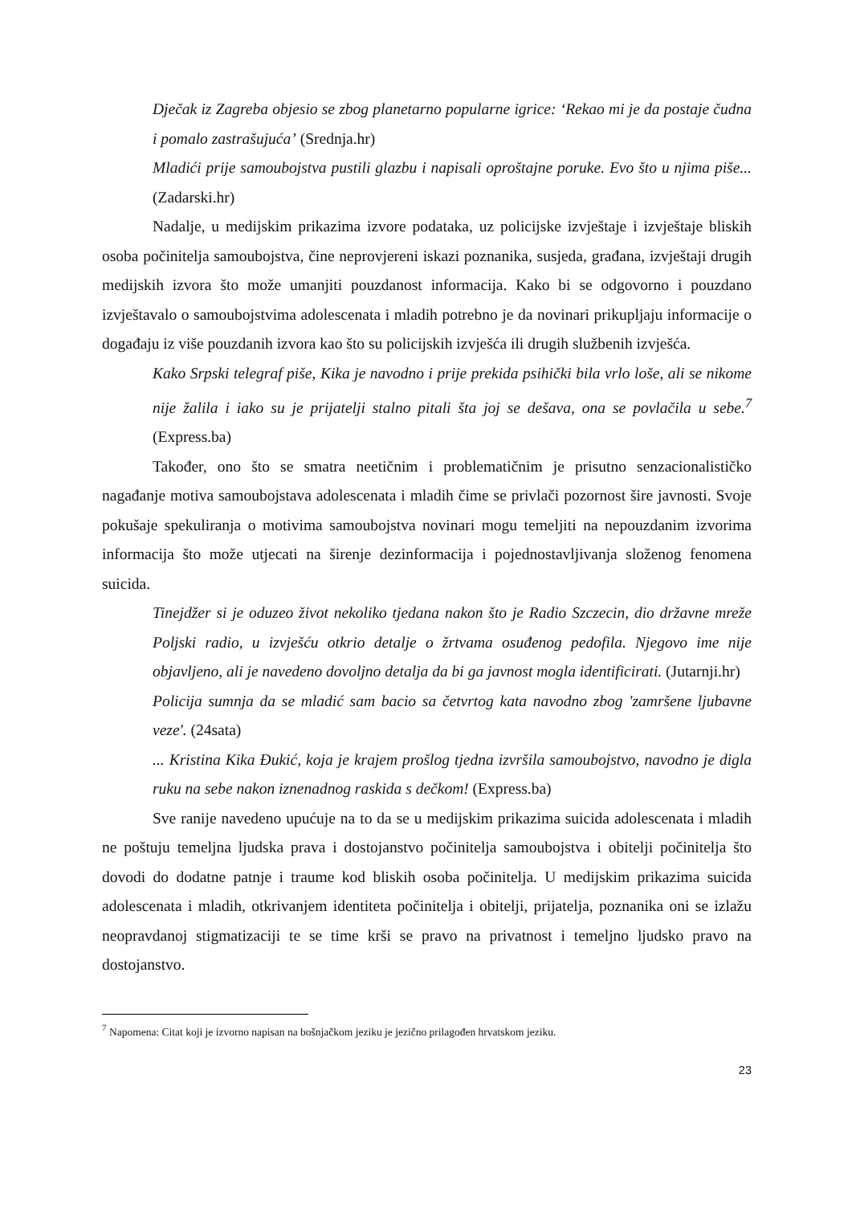Dječak iz Zagreba objesio se zbog planetarno popularne igrice: ‘Rekao mi je da postaje čudna i pomalo zastrašujuća’ (Srednja.hr)
Mladići prije samoubojstva pustili glazbu i napisali oproštajne poruke. Evo što u njima piše... (Zadarski.hr)
Nadalje, u medijskim prikazima izvore podataka, uz policijske izvještaje i izvještaje bliskih osoba počinitelja samoubojstva, čine neprovjereni iskazi poznanika, susjeda, građana, izvještaji drugih medijskih izvora što može umanjiti pouzdanost informacija. Kako bi se odgovorno i pouzdano izvještavalo o samoubojstvima adolescenata i mladih potrebno je da novinari prikupljaju informacije o događaju iz više pouzdanih izvora kao što su policijskih izvješća ili drugih službenih izvješća.
Kako Srpski telegraf piše, Kika je navodno i prije prekida psihički bila vrlo loše, ali se nikome nije žalila i iako su je prijatelji stalno pitali šta joj se dešava, ona se povlačila u sebe.<sup>7</sup> (Express.ba)
Također, ono što se smatra neetičnim i problematičnim je prisutno senzacionalističko nagađanje motiva samoubojstava adolescenata i mladih čime se privlači pozornost šire javnosti. Svoje pokušaje spekuliranja o motivima samoubojstva novinari mogu temeljiti na nepouzdanim izvorima informacija što može utjecati na širenje dezinformacija i pojednostavljivanja složenog fenomena suicida.
Tinejdžer si je oduzeo život nekoliko tjedana nakon što je Radio Szczecin, dio državne mreže Poljski radio, u izvješću otkrio detalje o žrtvama osuđenog pedofila. Njegovo ime nije objavljeno, ali je navedeno dovoljno detalja da bi ga javnost mogla identificirati. (Jutarnji.hr)
Policija sumnja da se mladić sam bacio sa četvrtog kata navodno zbog 'zamršene ljubavne veze'. (24sata)
... Kristina Kika Đukić, koja je krajem prošlog tjedna izvršila samoubojstvo, navodno je digla ruku na sebe nakon iznenadnog raskida s dečkom! (Express.ba)
Sve ranije navedeno upućuje na to da se u medijskim prikazima suicida adolescenata i mladih ne poštuju temeljna ljudska prava i dostojanstvo počinitelja samoubojstva i obitelji počinitelja što dovodi do dodatne patnje i traume kod bliskih osoba počinitelja. U medijskim prikazima suicida adolescenata i mladih, otkrivanjem identiteta počinitelja i obitelji, prijatelja, poznanika oni se izlažu neopravdanoj stigmatizaciji te se time krši se pravo na privatnost i temeljno ljudsko pravo na dostojanstvo.
<sup>7</sup> Napomena: Citat koji je izvorno napisan na bošnjačkom jeziku je jezično prilagođen hrvatskom jeziku.
23